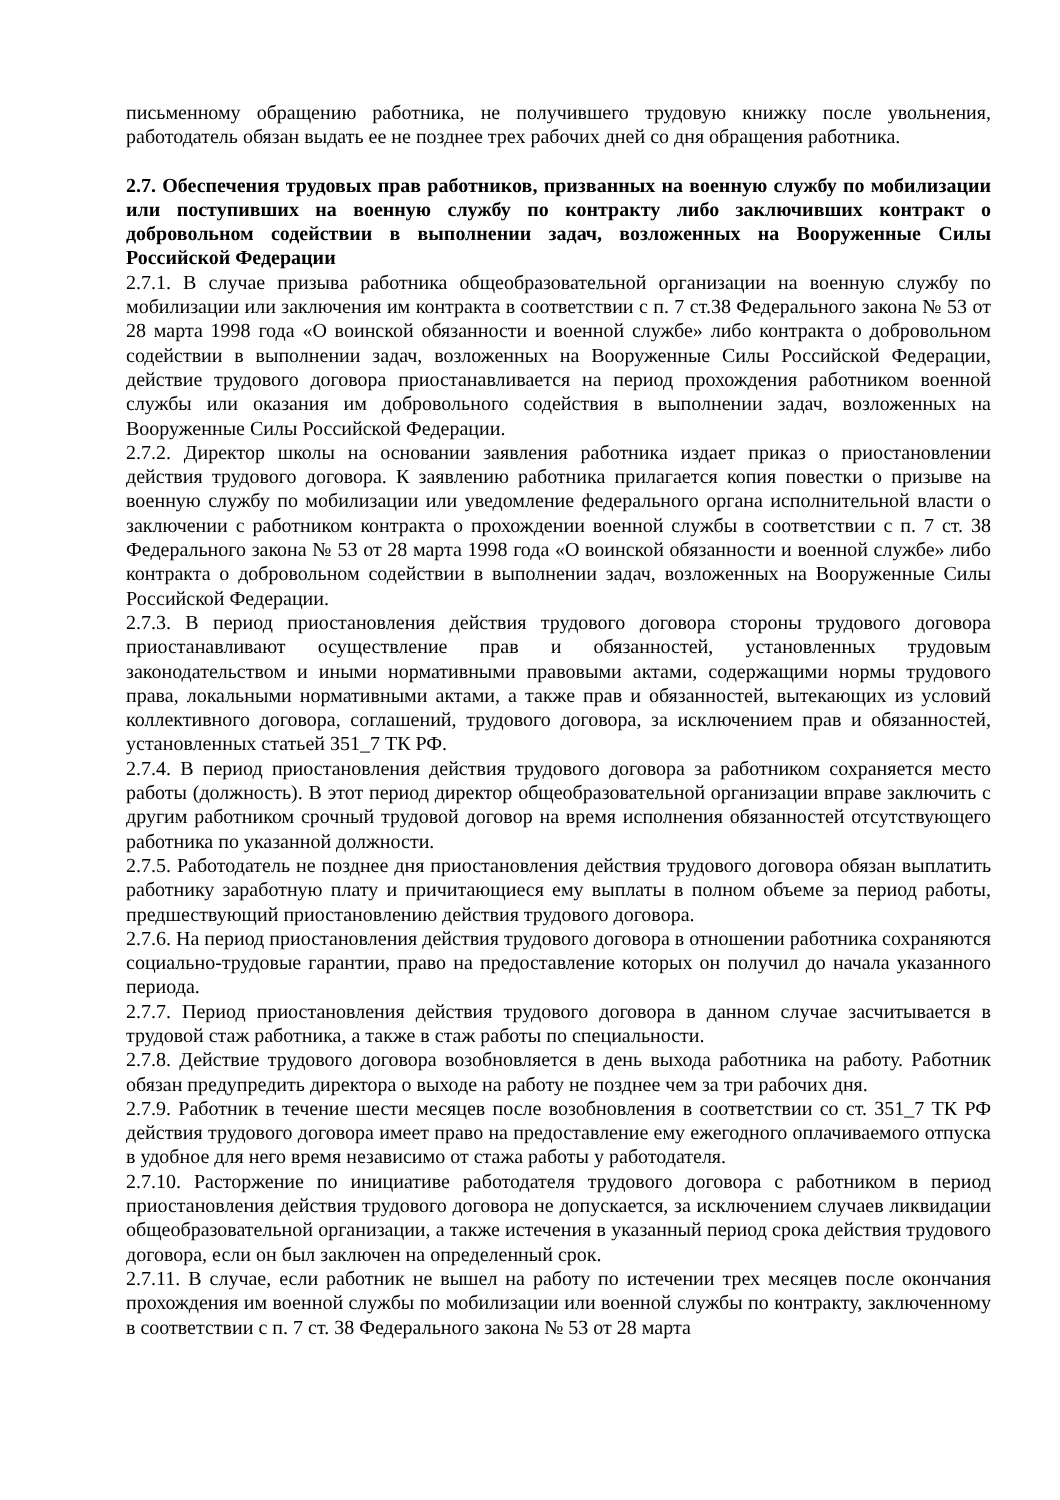письменному обращению работника, не получившего трудовую книжку после увольнения, работодатель обязан выдать ее не позднее трех рабочих дней со дня обращения работника.
2.7. Обеспечения трудовых прав работников, призванных на военную службу по мобилизации или поступивших на военную службу по контракту либо заключивших контракт о добровольном содействии в выполнении задач, возложенных на Вооруженные Силы Российской Федерации
2.7.1. В случае призыва работника общеобразовательной организации на военную службу по мобилизации или заключения им контракта в соответствии с п. 7 ст.38 Федерального закона № 53 от 28 марта 1998 года «О воинской обязанности и военной службе» либо контракта о добровольном содействии в выполнении задач, возложенных на Вооруженные Силы Российской Федерации, действие трудового договора приостанавливается на период прохождения работником военной службы или оказания им добровольного содействия в выполнении задач, возложенных на Вооруженные Силы Российской Федерации.
2.7.2. Директор школы на основании заявления работника издает приказ о приостановлении действия трудового договора. К заявлению работника прилагается копия повестки о призыве на военную службу по мобилизации или уведомление федерального органа исполнительной власти о заключении с работником контракта о прохождении военной службы в соответствии с п. 7 ст. 38 Федерального закона № 53 от 28 марта 1998 года «О воинской обязанности и военной службе» либо контракта о добровольном содействии в выполнении задач, возложенных на Вооруженные Силы Российской Федерации.
2.7.3. В период приостановления действия трудового договора стороны трудового договора приостанавливают осуществление прав и обязанностей, установленных трудовым законодательством и иными нормативными правовыми актами, содержащими нормы трудового права, локальными нормативными актами, а также прав и обязанностей, вытекающих из условий коллективного договора, соглашений, трудового договора, за исключением прав и обязанностей, установленных статьей 351_7 ТК РФ.
2.7.4. В период приостановления действия трудового договора за работником сохраняется место работы (должность). В этот период директор общеобразовательной организации вправе заключить с другим работником срочный трудовой договор на время исполнения обязанностей отсутствующего работника по указанной должности.
2.7.5. Работодатель не позднее дня приостановления действия трудового договора обязан выплатить работнику заработную плату и причитающиеся ему выплаты в полном объеме за период работы, предшествующий приостановлению действия трудового договора.
2.7.6. На период приостановления действия трудового договора в отношении работника сохраняются социально-трудовые гарантии, право на предоставление которых он получил до начала указанного периода.
2.7.7. Период приостановления действия трудового договора в данном случае засчитывается в трудовой стаж работника, а также в стаж работы по специальности.
2.7.8. Действие трудового договора возобновляется в день выхода работника на работу. Работник обязан предупредить директора о выходе на работу не позднее чем за три рабочих дня.
2.7.9. Работник в течение шести месяцев после возобновления в соответствии со ст. 351_7 ТК РФ действия трудового договора имеет право на предоставление ему ежегодного оплачиваемого отпуска в удобное для него время независимо от стажа работы у работодателя.
2.7.10. Расторжение по инициативе работодателя трудового договора с работником в период приостановления действия трудового договора не допускается, за исключением случаев ликвидации общеобразовательной организации, а также истечения в указанный период срока действия трудового договора, если он был заключен на определенный срок.
2.7.11. В случае, если работник не вышел на работу по истечении трех месяцев после окончания прохождения им военной службы по мобилизации или военной службы по контракту, заключенному в соответствии с п. 7 ст. 38 Федерального закона № 53 от 28 марта